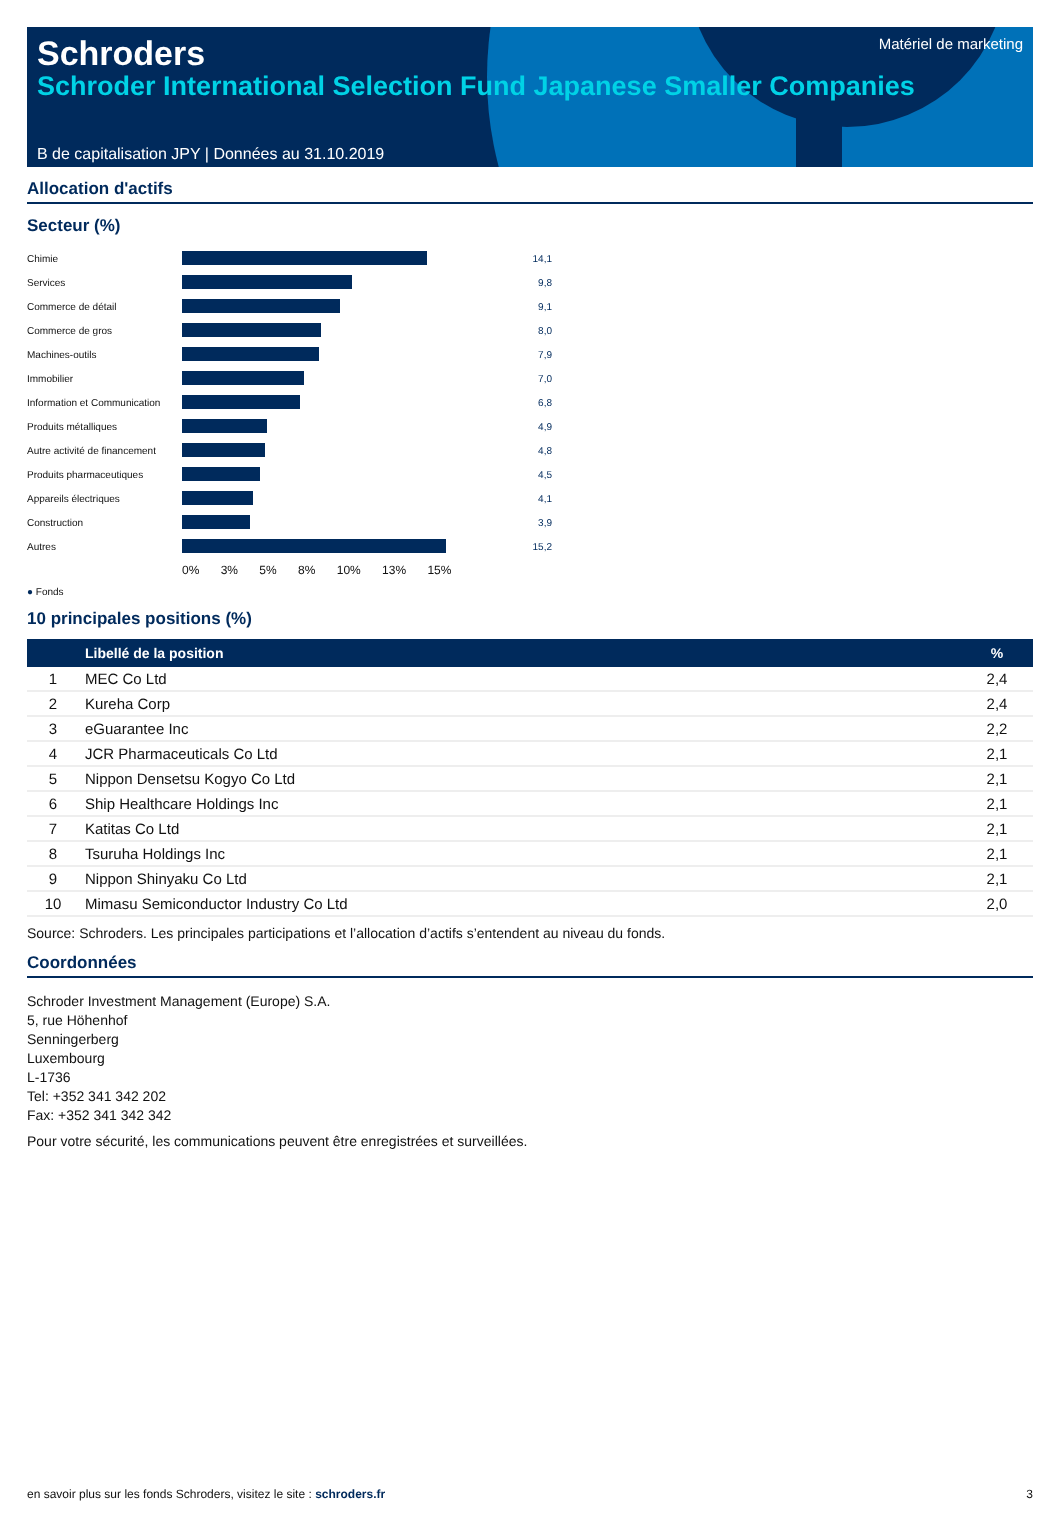Schroders
Schroder International Selection Fund Japanese Smaller Companies
Matériel de marketing
B de capitalisation JPY | Données au 31.10.2019
Allocation d'actifs
Secteur (%)
| Chimie | | 14,1 |
| Services | | 9,8 |
| Commerce de détail | | 9,1 |
| Commerce de gros | | 8,0 |
| Machines-outils | | 7,9 |
| Immobilier | | 7,0 |
| Information et Communication | | 6,8 |
| Produits métalliques | | 4,9 |
| Autre activité de financement | | 4,8 |
| Produits pharmaceutiques | | 4,5 |
| Appareils électriques | | 4,1 |
| Construction | | 3,9 |
| Autres | | 15,2 |
| | 0% 3% 5% 8% 10% 13% 15% | |
● Fonds
10 principales positions (%)
| | Libellé de la position | % |
| --- | --- | --- |
| 1 | MEC Co Ltd | 2,4 |
| 2 | Kureha Corp | 2,4 |
| 3 | eGuarantee Inc | 2,2 |
| 4 | JCR Pharmaceuticals Co Ltd | 2,1 |
| 5 | Nippon Densetsu Kogyo Co Ltd | 2,1 |
| 6 | Ship Healthcare Holdings Inc | 2,1 |
| 7 | Katitas Co Ltd | 2,1 |
| 8 | Tsuruha Holdings Inc | 2,1 |
| 9 | Nippon Shinyaku Co Ltd | 2,1 |
| 10 | Mimasu Semiconductor Industry Co Ltd | 2,0 |
Source: Schroders. Les principales participations et l’allocation d’actifs s’entendent au niveau du fonds.
Coordonnées
Schroder Investment Management (Europe) S.A.
5, rue Höhenhof
Senningerberg
Luxembourg
L-1736
Tel: +352 341 342 202
Fax: +352 341 342 342
Pour votre sécurité, les communications peuvent être enregistrées et surveillées.
en savoir plus sur les fonds Schroders, visitez le site : schroders.fr 3